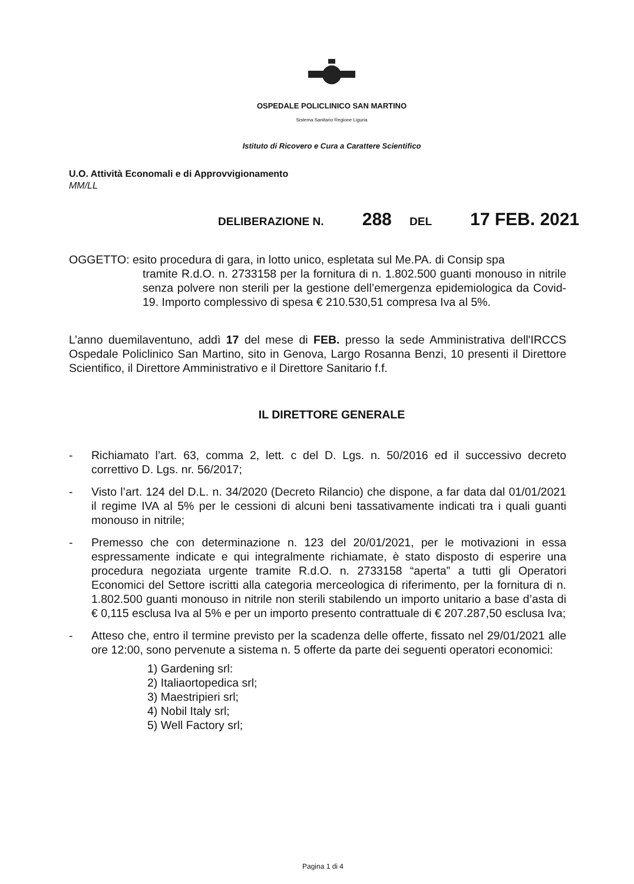OSPEDALE POLICLINICO SAN MARTINO
Sistema Sanitario Regione Liguria
Istituto di Ricovero e Cura a Carattere Scientifico
U.O. Attività Economali e di Approvvigionamento
MM/LL
DELIBERAZIONE N. 288 DEL 17 FEB. 2021
OGGETTO: esito procedura di gara, in lotto unico, espletata sul Me.PA. di Consip spa
tramite R.d.O. n. 2733158 per la fornitura di n. 1.802.500 guanti monouso in nitrile senza polvere non sterili per la gestione dell’emergenza epidemiologica da Covid-19. Importo complessivo di spesa € 210.530,51 compresa Iva al 5%.
L’anno duemilaventuno, addì 17 del mese di FEB. presso la sede Amministrativa dell'IRCCS Ospedale Policlinico San Martino, sito in Genova, Largo Rosanna Benzi, 10 presenti il Direttore Scientifico, il Direttore Amministrativo e il Direttore Sanitario f.f.
IL DIRETTORE GENERALE
- Richiamato l’art. 63, comma 2, lett. c del D. Lgs. n. 50/2016 ed il successivo decreto correttivo D. Lgs. nr. 56/2017;
- Visto l’art. 124 del D.L. n. 34/2020 (Decreto Rilancio) che dispone, a far data dal 01/01/2021 il regime IVA al 5% per le cessioni di alcuni beni tassativamente indicati tra i quali guanti monouso in nitrile;
- Premesso che con determinazione n. 123 del 20/01/2021, per le motivazioni in essa espressamente indicate e qui integralmente richiamate, è stato disposto di esperire una procedura negoziata urgente tramite R.d.O. n. 2733158 “aperta” a tutti gli Operatori Economici del Settore iscritti alla categoria merceologica di riferimento, per la fornitura di n. 1.802.500 guanti monouso in nitrile non sterili stabilendo un importo unitario a base d’asta di € 0,115 esclusa Iva al 5% e per un importo presento contrattuale di € 207.287,50 esclusa Iva;
- Atteso che, entro il termine previsto per la scadenza delle offerte, fissato nel 29/01/2021 alle ore 12:00, sono pervenute a sistema n. 5 offerte da parte dei seguenti operatori economici:
1) Gardening srl:
2) Italiaortopedica srl;
3) Maestripieri srl;
4) Nobil Italy srl;
5) Well Factory srl;
Pagina 1 di 4